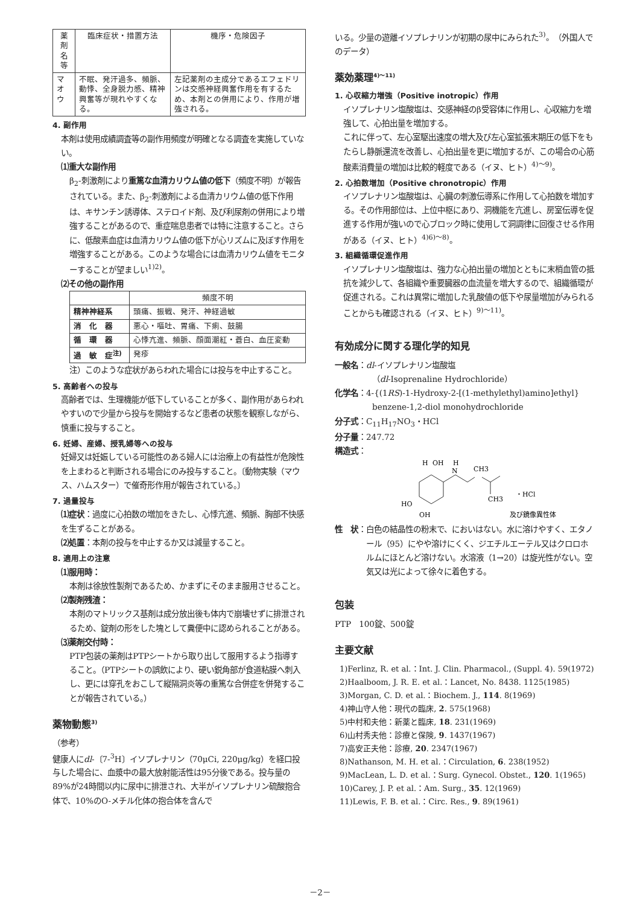| 薬剤名等 | 臨床症状・措置方法 | 機序・危険因子 |
| --- | --- | --- |
| マオウ | 不眠、発汗過多、頻脈、動悸、全身脱力感、精神興奮等が現れやすくなる。 | 左記薬剤の主成分であるエフェドリンは交感神経興奮作用を有するため、本剤との併用により、作用が増強される。 |
4. 副作用
本剤は使用成績調査等の副作用頻度が明確となる調査を実施していない。
⑴重大な副作用
β<sub>2</sub>-刺激剤により重篤な血清カリウム値の低下（頻度不明）が報告されている。また、β<sub>2</sub>-刺激剤による血清カリウム値の低下作用は、キサンチン誘導体、ステロイド剤、及び利尿剤の併用により増強することがあるので、重症喘息患者では特に注意すること。さらに、低酸素血症は血清カリウム値の低下が心リズムに及ぼす作用を増強することがある。このような場合には血清カリウム値をモニターすることが望ましい<sup>1)2)</sup>。
⑵その他の副作用
| | 頻度不明 |
| --- | --- |
| 精神神経系 | 頭痛、振戦、発汗、神経過敏 |
| 消 化 器 | 悪心・嘔吐、胃痛、下痢、鼓腸 |
| 循 環 器 | 心悸亢進、頻脈、顔面潮紅・蒼白、血圧変動 |
| 過 敏 症<sup>注)</sup> | 発疹 |
注）このような症状があらわれた場合には投与を中止すること。
5. 高齢者への投与
高齢者では、生理機能が低下していることが多く、副作用があらわれやすいので少量から投与を開始するなど患者の状態を観察しながら、慎重に投与すること。
6. 妊婦、産婦、授乳婦等への投与
妊婦又は妊娠している可能性のある婦人には治療上の有益性が危険性を上まわると判断される場合にのみ投与すること。〔動物実験（マウス、ハムスター）で催奇形作用が報告されている。〕
7. 過量投与
⑴症状：過度に心拍数の増加をきたし、心悸亢進、頻脈、胸部不快感を生ずることがある。
⑵処置：本剤の投与を中止するか又は減量すること。
8. 適用上の注意
⑴服用時：
本剤は徐放性製剤であるため、かまずにそのまま服用させること。
⑵製剤残渣：
本剤のマトリックス基剤は成分放出後も体内で崩壊せずに排泄されるため、錠剤の形をした塊として糞便中に認められることがある。
⑶薬剤交付時：
PTP包装の薬剤はPTPシートから取り出して服用するよう指導すること。（PTPシートの誤飲により、硬い鋭角部が食道粘膜へ刺入し、更には穿孔をおこして縦隔洞炎等の重篤な合併症を併発することが報告されている。）
薬物動態<sup>3)</sup>
（参考）
健康人にdl-〔7-<sup>3</sup>H〕イソプレナリン（70μCi, 220μg/kg）を経口投与した場合に、血漿中の最大放射能活性は95分後である。投与量の89%が24時間以内に尿中に排泄され、大半がイソプレナリン硫酸抱合体で、10%のO-メチル化体の抱合体を含んで
いる。少量の遊離イソプレナリンが初期の尿中にみられた<sup>3)</sup>。（外国人でのデータ）
薬効薬理<sup>4)～11)</sup>
1. 心収縮力増強（Positive inotropic）作用
イソプレナリン塩酸塩は、交感神経のβ受容体に作用し、心収縮力を増強して、心拍出量を増加する。
これに伴って、左心室駆出速度の増大及び左心室拡張末期圧の低下をもたらし静脈還流を改善し、心拍出量を更に増加するが、この場合の心筋酸素消費量の増加は比較的軽度である（イヌ、ヒト）<sup>4)～9)</sup>。
2. 心拍数増加（Positive chronotropic）作用
イソプレナリン塩酸塩は、心臓の刺激伝導系に作用して心拍数を増加する。その作用部位は、上位中枢にあり、洞機能を亢進し、房室伝導を促進する作用が強いので心ブロック時に使用して洞調律に回復させる作用がある（イヌ、ヒト）<sup>4)6)～8)</sup>。
3. 組織循環促進作用
イソプレナリン塩酸塩は、強力な心拍出量の増加とともに末梢血管の抵抗を減少して、各組織や重要臓器の血流量を増大するので、組織循環が促進される。これは異常に増加した乳酸値の低下や尿量増加がみられることからも確認される（イヌ、ヒト）<sup>9)～11)</sup>。
有効成分に関する理化学的知見
一般名：dl-イソプレナリン塩酸塩
（dl-Isoprenaline Hydrochloride）
化学名：4-{(1RS)-1-Hydroxy-2-[(1-methylethyl)amino]ethyl}
benzene-1,2-diol monohydrochloride
分子式：C<sub>11</sub>H<sub>17</sub>NO<sub>3</sub>・HCl
分子量：247.72
構造式：
H
OH
H
N
CH3
CH3
・HCl
HO
OH
及び鏡像異性体
性　状 ： 白色の結晶性の粉末で、においはない。水に溶けやすく、エタノール（95）にやや溶けにくく、ジエチルエーテル又はクロロホルムにほとんど溶けない。水溶液（1→20）は旋光性がない。空気又は光によって徐々に着色する。
包装
PTP　100錠、500錠
主要文献
1)Ferlinz, R. et al.：Int. J. Clin. Pharmacol., (Suppl. 4). 59(1972)
2)Haalboom, J. R. E. et al.：Lancet, No. 8438. 1125(1985)
3)Morgan, C. D. et al.：Biochem. J., 114. 8(1969)
4)神山守人他：現代の臨床, 2. 575(1968)
5)中村和夫他：新薬と臨床, 18. 231(1969)
6)山村秀夫他：診療と保険, 9. 1437(1967)
7)高安正夫他：診療, 20. 2347(1967)
8)Nathanson, M. H. et al.：Circulation, 6. 238(1952)
9)MacLean, L. D. et al.：Surg. Gynecol. Obstet., 120. 1(1965)
10)Carey, J. P. et al.：Am. Surg., 35. 12(1969)
11)Lewis, F. B. et al.：Circ. Res., 9. 89(1961)
－2－